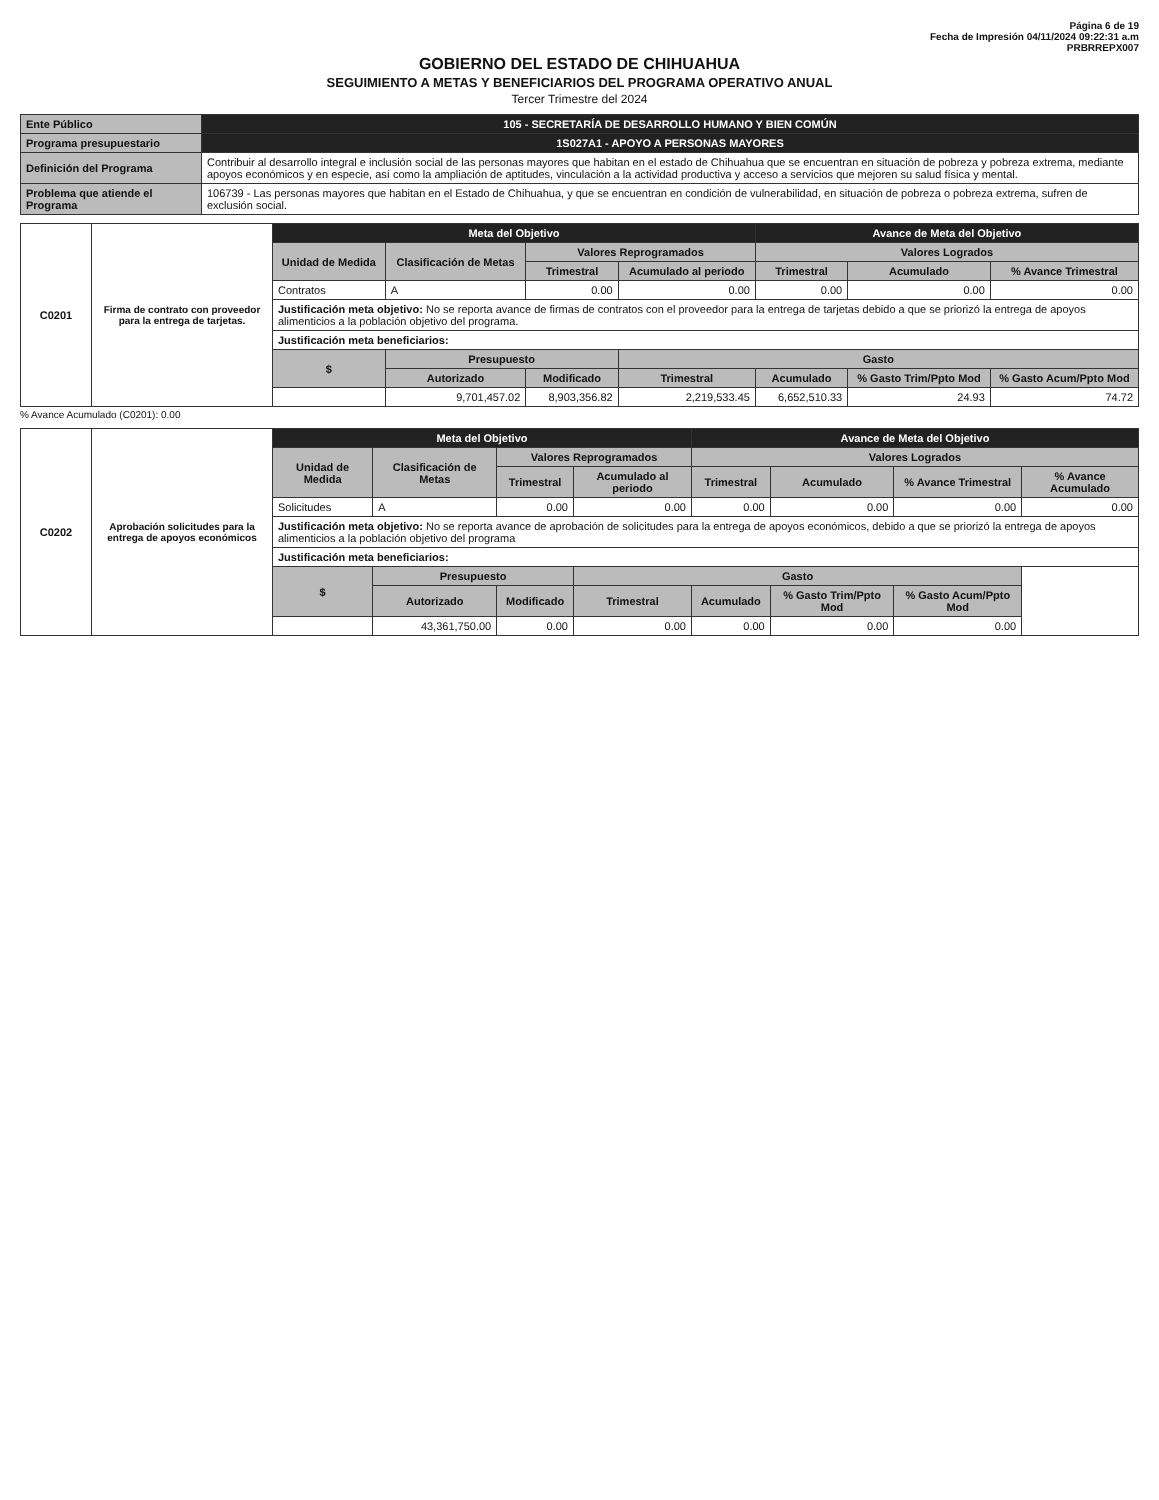Página 6 de 19
Fecha de Impresión 04/11/2024 09:22:31 a.m
PRBRREPX007
GOBIERNO DEL ESTADO DE CHIHUAHUA
SEGUIMIENTO A METAS Y BENEFICIARIOS DEL PROGRAMA OPERATIVO ANUAL
Tercer Trimestre del 2024
| Ente Público | 105 - SECRETARÍA DE DESARROLLO HUMANO Y BIEN COMÚN |
| Programa presupuestario | 1S027A1 - APOYO A PERSONAS MAYORES |
| Definición del Programa | Contribuir al desarrollo integral e inclusión social de las personas mayores que habitan en el estado de Chihuahua que se encuentran en situación de pobreza y pobreza extrema, mediante apoyos económicos y en especie, así como la ampliación de aptitudes, vinculación a la actividad productiva y acceso a servicios que mejoren su salud física y mental. |
| Problema que atiende el Programa | 106739 - Las personas mayores que habitan en el Estado de Chihuahua, y que se encuentran en condición de vulnerabilidad, en situación de pobreza o pobreza extrema, sufren de exclusión social. |
| C0201 | Firma de contrato con proveedor para la entrega de tarjetas. | Meta del Objetivo | | | | Avance de Meta del Objetivo | | |
| | | Unidad de Medida | Clasificación de Metas | Valores Reprogramados | | Valores Logrados | | |
| | | | | Trimestral | Acumulado al periodo | Trimestral | Acumulado | % Avance Trimestral |
| | | Contratos | A | 0.00 | 0.00 | 0.00 | 0.00 | 0.00 |
| | | Justificación meta objetivo: No se reporta avance de firmas de contratos con el proveedor para la entrega de tarjetas debido a que se priorizó la entrega de apoyos alimenticios a la población objetivo del programa. | | | | | | |
| | | Justificación meta beneficiarios: | | | | | | |
| | | $ | Presupuesto | | Gasto | | | |
| | | | Autorizado | Modificado | Trimestral | Acumulado | % Gasto Trim/Ppto Mod | % Gasto Acum/Ppto Mod |
| | | | 9,701,457.02 | 8,903,356.82 | 2,219,533.45 | 6,652,510.33 | 24.93 | 74.72 |
% Avance Acumulado (C0201): 0.00
| C0202 | Aprobación solicitudes para la entrega de apoyos económicos | Meta del Objetivo | | | | Avance de Meta del Objetivo | | | |
| | | Unidad de Medida | Clasificación de Metas | Valores Reprogramados | | Valores Logrados | | | |
| | | | | Trimestral | Acumulado al periodo | Trimestral | Acumulado | % Avance Trimestral | % Avance Acumulado |
| | | Solicitudes | A | 0.00 | 0.00 | 0.00 | 0.00 | 0.00 | 0.00 |
| | | Justificación meta objetivo: No se reporta avance de aprobación de solicitudes para la entrega de apoyos económicos, debido a que se priorizó la entrega de apoyos alimenticios a la población objetivo del programa | | | | | | | |
| | | Justificación meta beneficiarios: | | | | | | | |
| | | $ | Presupuesto | | Gasto | | | | |
| | | | Autorizado | Modificado | Trimestral | Acumulado | % Gasto Trim/Ppto Mod | % Gasto Acum/Ppto Mod | |
| | | | 43,361,750.00 | 0.00 | 0.00 | 0.00 | 0.00 | 0.00 | |